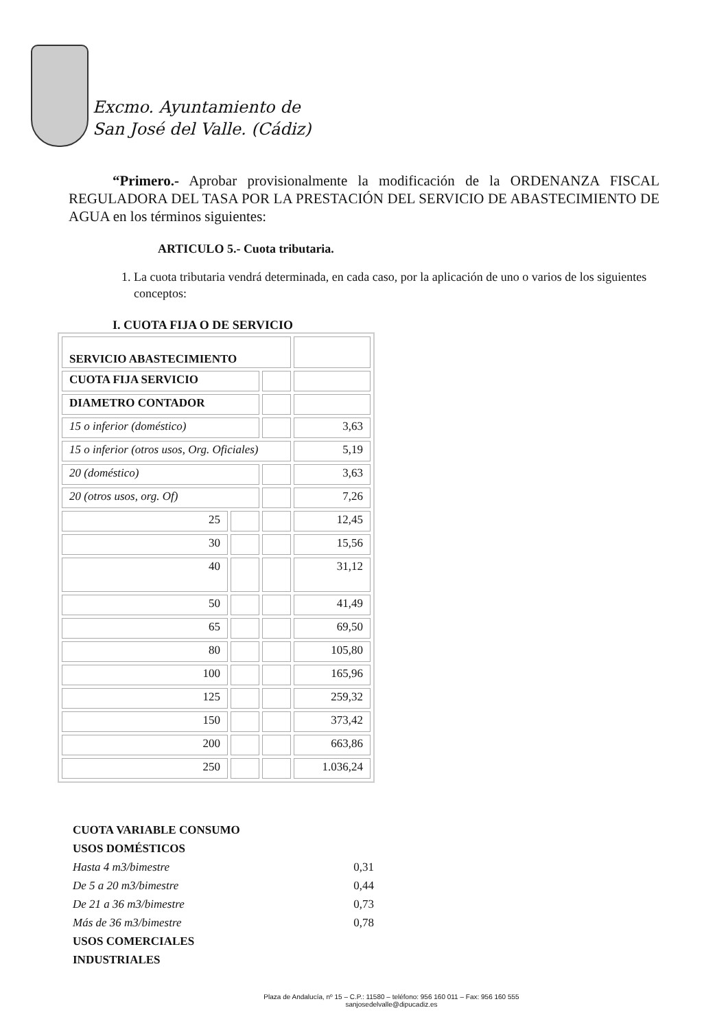Excmo. Ayuntamiento de
San José del Valle. (Cádiz)
“Primero.- Aprobar provisionalmente la modificación de la ORDENANZA FISCAL REGULADORA DEL TASA POR LA PRESTACIÓN DEL SERVICIO DE ABASTECIMIENTO DE AGUA en los términos siguientes:
ARTICULO 5.- Cuota tributaria.
1. La cuota tributaria vendrá determinada, en cada caso, por la aplicación de uno o varios de los siguientes conceptos:
I. CUOTA FIJA O DE SERVICIO
| SERVICIO ABASTECIMIENTO | | | |
| CUOTA FIJA SERVICIO | | | |
| DIAMETRO CONTADOR | | | |
| 15 o inferior (doméstico) | | | 3,63 |
| 15 o inferior (otros usos, Org. Oficiales) | | | 5,19 |
| 20 (doméstico) | | | 3,63 |
| 20 (otros usos, org. Of) | | | 7,26 |
| 25 | | | 12,45 |
| 30 | | | 15,56 |
| 40 | | | 31,12 |
| 50 | | | 41,49 |
| 65 | | | 69,50 |
| 80 | | | 105,80 |
| 100 | | | 165,96 |
| 125 | | | 259,32 |
| 150 | | | 373,42 |
| 200 | | | 663,86 |
| 250 | | | 1.036,24 |
CUOTA VARIABLE CONSUMO
USOS DOMÉSTICOS
Hasta 4 m3/bimestre 0,31
De 5 a 20 m3/bimestre 0,44
De 21 a 36 m3/bimestre 0,73
Más de 36 m3/bimestre 0,78
USOS COMERCIALES
INDUSTRIALES
Plaza de Andalucía, nº 15 – C.P.: 11580 – teléfono: 956 160 011 – Fax: 956 160 555
sanjosedelvalle@dipucadiz.es